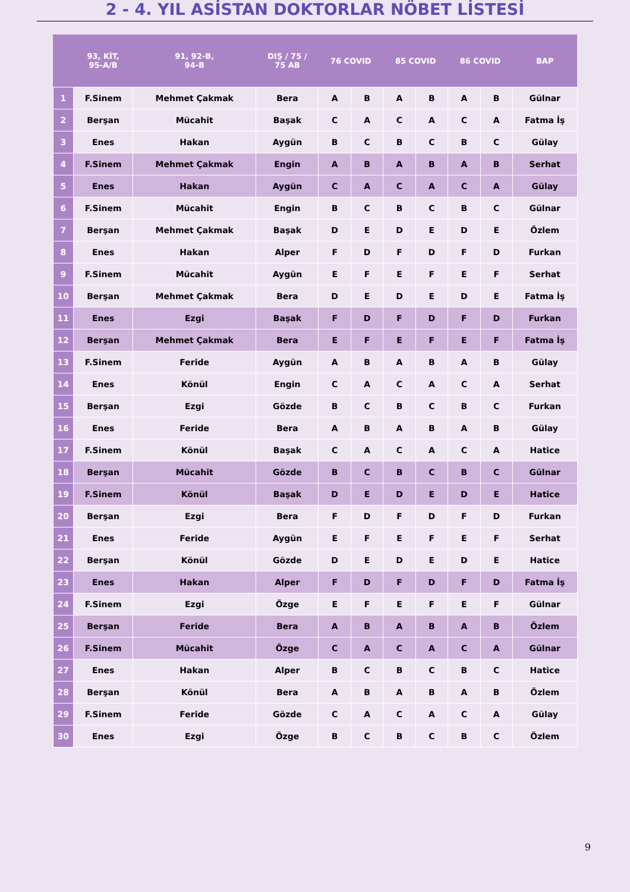2 - 4. YIL ASİSTAN DOKTORLAR NÖBET LİSTESİ
| | 93, KİT, 95-A/B | 91, 92-B, 94-B | DIŞ / 75 / 75 AB | 76 COVID | | 85 COVID | | 86 COVID | | BAP |
| --- | --- | --- | --- | --- | --- | --- | --- | --- | --- | --- |
| 1 | F.Sinem | Mehmet Çakmak | Bera | A | B | A | B | A | B | Gülnar |
| 2 | Berşan | Mücahit | Başak | C | A | C | A | C | A | Fatma İş |
| 3 | Enes | Hakan | Aygün | B | C | B | C | B | C | Gülay |
| 4 | F.Sinem | Mehmet Çakmak | Engin | A | B | A | B | A | B | Serhat |
| 5 | Enes | Hakan | Aygün | C | A | C | A | C | A | Gülay |
| 6 | F.Sinem | Mücahit | Engin | B | C | B | C | B | C | Gülnar |
| 7 | Berşan | Mehmet Çakmak | Başak | D | E | D | E | D | E | Özlem |
| 8 | Enes | Hakan | Alper | F | D | F | D | F | D | Furkan |
| 9 | F.Sinem | Mücahit | Aygün | E | F | E | F | E | F | Serhat |
| 10 | Berşan | Mehmet Çakmak | Bera | D | E | D | E | D | E | Fatma İş |
| 11 | Enes | Ezgi | Başak | F | D | F | D | F | D | Furkan |
| 12 | Berşan | Mehmet Çakmak | Bera | E | F | E | F | E | F | Fatma İş |
| 13 | F.Sinem | Feride | Aygün | A | B | A | B | A | B | Gülay |
| 14 | Enes | Könül | Engin | C | A | C | A | C | A | Serhat |
| 15 | Berşan | Ezgi | Gözde | B | C | B | C | B | C | Furkan |
| 16 | Enes | Feride | Bera | A | B | A | B | A | B | Gülay |
| 17 | F.Sinem | Könül | Başak | C | A | C | A | C | A | Hatice |
| 18 | Berşan | Mücahit | Gözde | B | C | B | C | B | C | Gülnar |
| 19 | F.Sinem | Könül | Başak | D | E | D | E | D | E | Hatice |
| 20 | Berşan | Ezgi | Bera | F | D | F | D | F | D | Furkan |
| 21 | Enes | Feride | Aygün | E | F | E | F | E | F | Serhat |
| 22 | Berşan | Könül | Gözde | D | E | D | E | D | E | Hatice |
| 23 | Enes | Hakan | Alper | F | D | F | D | F | D | Fatma İş |
| 24 | F.Sinem | Ezgi | Özge | E | F | E | F | E | F | Gülnar |
| 25 | Berşan | Feride | Bera | A | B | A | B | A | B | Özlem |
| 26 | F.Sinem | Mücahit | Özge | C | A | C | A | C | A | Gülnar |
| 27 | Enes | Hakan | Alper | B | C | B | C | B | C | Hatice |
| 28 | Berşan | Könül | Bera | A | B | A | B | A | B | Özlem |
| 29 | F.Sinem | Feride | Gözde | C | A | C | A | C | A | Gülay |
| 30 | Enes | Ezgi | Özge | B | C | B | C | B | C | Özlem |
9